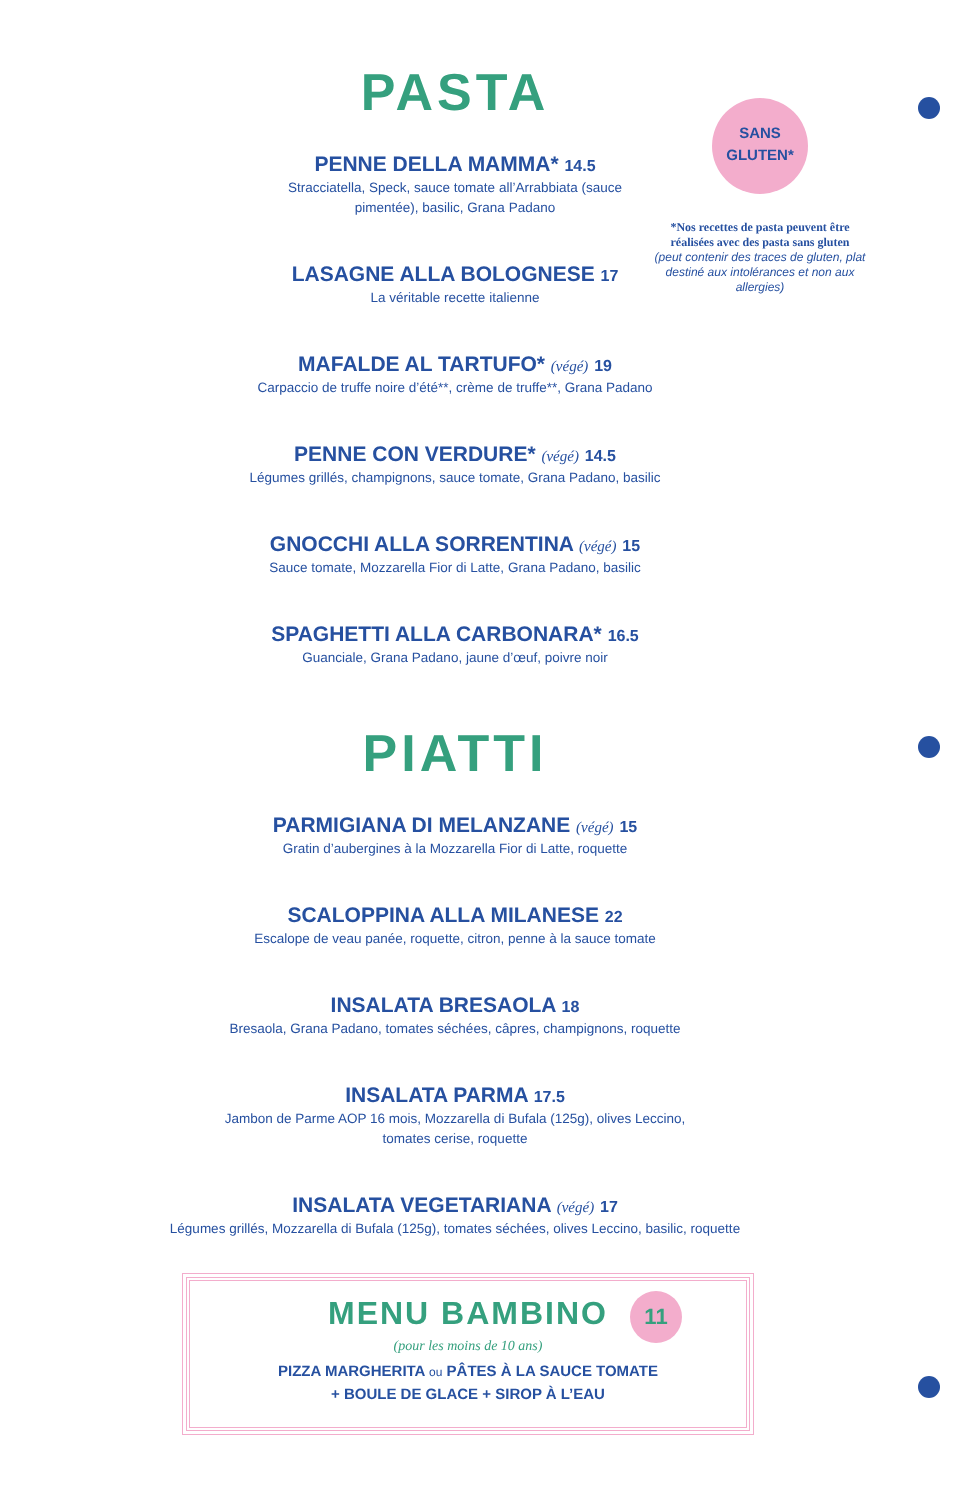SANS
GLUTEN*
*Nos recettes de pasta peuvent être réalisées avec des pasta sans gluten
(peut contenir des traces de gluten, plat destiné aux intolérances et non aux allergies)
PASTA
PENNE DELLA MAMMA* 14.5
Stracciatella, Speck, sauce tomate all’Arrabbiata (sauce
pimentée), basilic, Grana Padano
LASAGNE ALLA BOLOGNESE 17
La véritable recette italienne
MAFALDE AL TARTUFO* (végé) 19
Carpaccio de truffe noire d’été**, crème de truffe**, Grana Padano
PENNE CON VERDURE* (végé) 14.5
Légumes grillés, champignons, sauce tomate, Grana Padano, basilic
GNOCCHI ALLA SORRENTINA (végé) 15
Sauce tomate, Mozzarella Fior di Latte, Grana Padano, basilic
SPAGHETTI ALLA CARBONARA* 16.5
Guanciale, Grana Padano, jaune d’œuf, poivre noir
PIATTI
PARMIGIANA DI MELANZANE (végé) 15
Gratin d’aubergines à la Mozzarella Fior di Latte, roquette
SCALOPPINA ALLA MILANESE 22
Escalope de veau panée, roquette, citron, penne à la sauce tomate
INSALATA BRESAOLA 18
Bresaola, Grana Padano, tomates séchées, câpres, champignons, roquette
INSALATA PARMA 17.5
Jambon de Parme AOP 16 mois, Mozzarella di Bufala (125g), olives Leccino,
tomates cerise, roquette
INSALATA VEGETARIANA (végé) 17
Légumes grillés, Mozzarella di Bufala (125g), tomates séchées, olives Leccino, basilic, roquette
MENU BAMBINO
11
(pour les moins de 10 ans)
PIZZA MARGHERITA ou PÂTES À LA SAUCE TOMATE
+ BOULE DE GLACE + SIROP À L’EAU